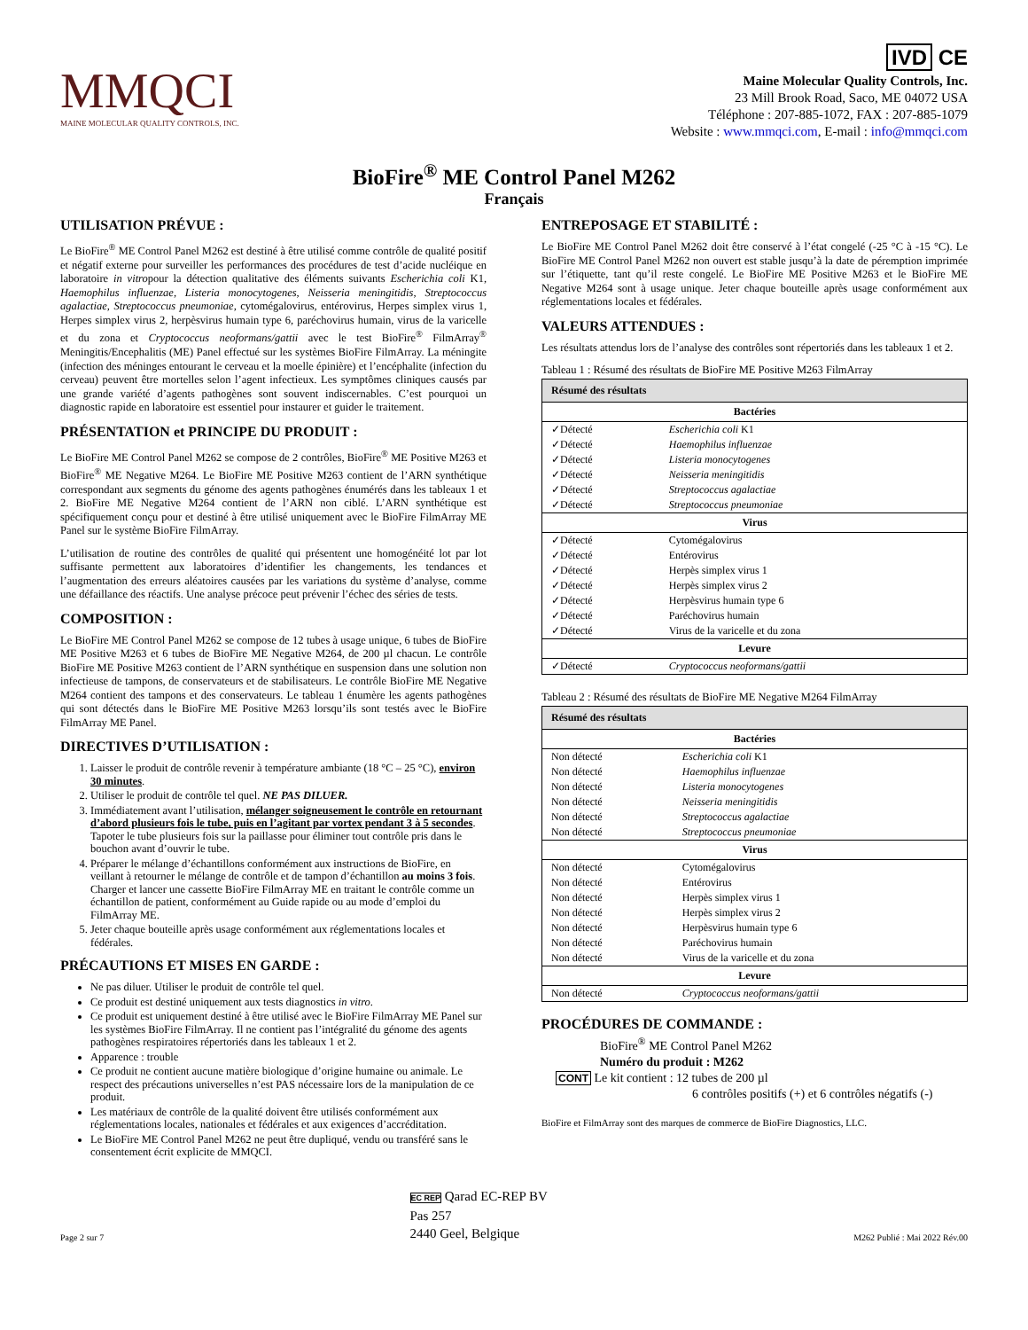MMQCI
MAINE MOLECULAR QUALITY CONTROLS, INC.
IVD CE
Maine Molecular Quality Controls, Inc.
23 Mill Brook Road, Saco, ME 04072 USA
Téléphone : 207-885-1072, FAX : 207-885-1079
Website : www.mmqci.com, E-mail : info@mmqci.com
BioFire<sup>®</sup> ME Control Panel M262
Français
UTILISATION PRÉVUE :
Le BioFire<sup>®</sup> ME Control Panel M262 est destiné à être utilisé comme contrôle de qualité positif et négatif externe pour surveiller les performances des procédures de test d’acide nucléique en laboratoire in vitropour la détection qualitative des éléments suivants Escherichia coli K1, Haemophilus influenzae, Listeria monocytogenes, Neisseria meningitidis, Streptococcus agalactiae, Streptococcus pneumoniae, cytomégalovirus, entérovirus, Herpes simplex virus 1, Herpes simplex virus 2, herpèsvirus humain type 6, paréchovirus humain, virus de la varicelle et du zona et Cryptococcus neoformans/gattii avec le test BioFire<sup>®</sup> FilmArray<sup>®</sup> Meningitis/Encephalitis (ME) Panel effectué sur les systèmes BioFire FilmArray. La méningite (infection des méninges entourant le cerveau et la moelle épinière) et l’encéphalite (infection du cerveau) peuvent être mortelles selon l’agent infectieux. Les symptômes cliniques causés par une grande variété d’agents pathogènes sont souvent indiscernables. C’est pourquoi un diagnostic rapide en laboratoire est essentiel pour instaurer et guider le traitement.
PRÉSENTATION et PRINCIPE DU PRODUIT :
Le BioFire ME Control Panel M262 se compose de 2 contrôles, BioFire<sup>®</sup> ME Positive M263 et BioFire<sup>®</sup> ME Negative M264. Le BioFire ME Positive M263 contient de l’ARN synthétique correspondant aux segments du génome des agents pathogènes énumérés dans les tableaux 1 et 2. BioFire ME Negative M264 contient de l’ARN non ciblé. L’ARN synthétique est spécifiquement conçu pour et destiné à être utilisé uniquement avec le BioFire FilmArray ME Panel sur le système BioFire FilmArray.
L’utilisation de routine des contrôles de qualité qui présentent une homogénéité lot par lot suffisante permettent aux laboratoires d’identifier les changements, les tendances et l’augmentation des erreurs aléatoires causées par les variations du système d’analyse, comme une défaillance des réactifs. Une analyse précoce peut prévenir l’échec des séries de tests.
COMPOSITION :
Le BioFire ME Control Panel M262 se compose de 12 tubes à usage unique, 6 tubes de BioFire ME Positive M263 et 6 tubes de BioFire ME Negative M264, de 200 µl chacun. Le contrôle BioFire ME Positive M263 contient de l’ARN synthétique en suspension dans une solution non infectieuse de tampons, de conservateurs et de stabilisateurs. Le contrôle BioFire ME Negative M264 contient des tampons et des conservateurs. Le tableau 1 énumère les agents pathogènes qui sont détectés dans le BioFire ME Positive M263 lorsqu’ils sont testés avec le BioFire FilmArray ME Panel.
DIRECTIVES D’UTILISATION :
1. Laisser le produit de contrôle revenir à température ambiante (18 °C – 25 °C), environ 30 minutes.
2. Utiliser le produit de contrôle tel quel. NE PAS DILUER.
3. Immédiatement avant l’utilisation, mélanger soigneusement le contrôle en retournant d’abord plusieurs fois le tube, puis en l’agitant par vortex pendant 3 à 5 secondes. Tapoter le tube plusieurs fois sur la paillasse pour éliminer tout contrôle pris dans le bouchon avant d’ouvrir le tube.
4. Préparer le mélange d’échantillons conformément aux instructions de BioFire, en veillant à retourner le mélange de contrôle et de tampon d’échantillon au moins 3 fois. Charger et lancer une cassette BioFire FilmArray ME en traitant le contrôle comme un échantillon de patient, conformément au Guide rapide ou au mode d’emploi du FilmArray ME.
5. Jeter chaque bouteille après usage conformément aux réglementations locales et fédérales.
PRÉCAUTIONS ET MISES EN GARDE :
Ne pas diluer. Utiliser le produit de contrôle tel quel.
Ce produit est destiné uniquement aux tests diagnostics in vitro.
Ce produit est uniquement destiné à être utilisé avec le BioFire FilmArray ME Panel sur les systèmes BioFire FilmArray. Il ne contient pas l’intégralité du génome des agents pathogènes respiratoires répertoriés dans les tableaux 1 et 2.
Apparence : trouble
Ce produit ne contient aucune matière biologique d’origine humaine ou animale. Le respect des précautions universelles n’est PAS nécessaire lors de la manipulation de ce produit.
Les matériaux de contrôle de la qualité doivent être utilisés conformément aux réglementations locales, nationales et fédérales et aux exigences d’accréditation.
Le BioFire ME Control Panel M262 ne peut être dupliqué, vendu ou transféré sans le consentement écrit explicite de MMQCI.
ENTREPOSAGE ET STABILITÉ :
Le BioFire ME Control Panel M262 doit être conservé à l’état congelé (-25 °C à -15 °C). Le BioFire ME Control Panel M262 non ouvert est stable jusqu’à la date de péremption imprimée sur l’étiquette, tant qu’il reste congelé. Le BioFire ME Positive M263 et le BioFire ME Negative M264 sont à usage unique. Jeter chaque bouteille après usage conformément aux réglementations locales et fédérales.
VALEURS ATTENDUES :
Les résultats attendus lors de l’analyse des contrôles sont répertoriés dans les tableaux 1 et 2.
Tableau 1 : Résumé des résultats de BioFire ME Positive M263 FilmArray
| Résumé des résultats | |
| --- | --- |
| Bactéries | |
| ✓Détecté | Escherichia coli K1 |
| ✓Détecté | Haemophilus influenzae |
| ✓Détecté | Listeria monocytogenes |
| ✓Détecté | Neisseria meningitidis |
| ✓Détecté | Streptococcus agalactiae |
| ✓Détecté | Streptococcus pneumoniae |
| Virus | |
| ✓Détecté | Cytomégalovirus |
| ✓Détecté | Entérovirus |
| ✓Détecté | Herpès simplex virus 1 |
| ✓Détecté | Herpès simplex virus 2 |
| ✓Détecté | Herpèsvirus humain type 6 |
| ✓Détecté | Paréchovirus humain |
| ✓Détecté | Virus de la varicelle et du zona |
| Levure | |
| ✓Détecté | Cryptococcus neoformans/gattii |
Tableau 2 : Résumé des résultats de BioFire ME Negative M264 FilmArray
| Résumé des résultats | |
| --- | --- |
| Bactéries | |
| Non détecté | Escherichia coli K1 |
| Non détecté | Haemophilus influenzae |
| Non détecté | Listeria monocytogenes |
| Non détecté | Neisseria meningitidis |
| Non détecté | Streptococcus agalactiae |
| Non détecté | Streptococcus pneumoniae |
| Virus | |
| Non détecté | Cytomégalovirus |
| Non détecté | Entérovirus |
| Non détecté | Herpès simplex virus 1 |
| Non détecté | Herpès simplex virus 2 |
| Non détecté | Herpèsvirus humain type 6 |
| Non détecté | Paréchovirus humain |
| Non détecté | Virus de la varicelle et du zona |
| Levure | |
| Non détecté | Cryptococcus neoformans/gattii |
PROCÉDURES DE COMMANDE :
BioFire<sup>®</sup> ME Control Panel M262
Numéro du produit : M262
CONT Le kit contient : 12 tubes de 200 µl
6 contrôles positifs (+) et 6 contrôles négatifs (-)
BioFire et FilmArray sont des marques de commerce de BioFire Diagnostics, LLC.
Page 2 sur 7
EC REP Qarad EC-REP BV
Pas 257
2440 Geel, Belgique
M262 Publié : Mai 2022 Rév.00